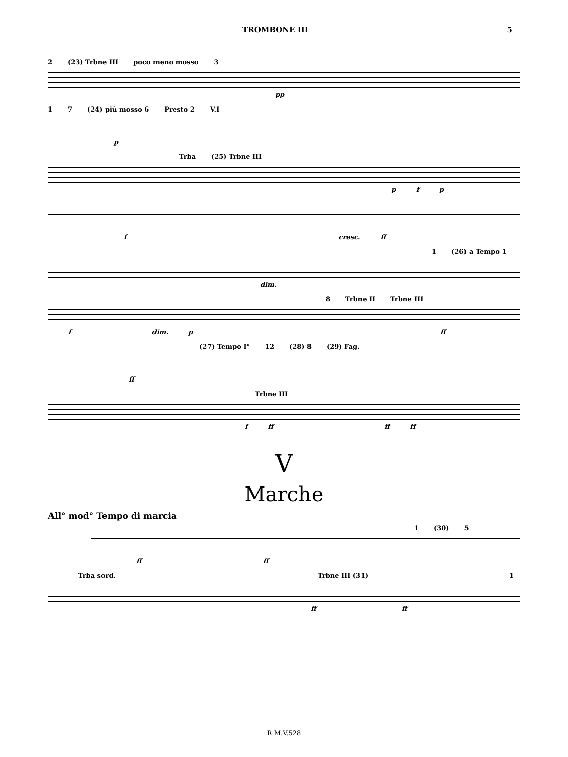TROMBONE III 5
2 (23) Trbne III poco meno mosso 3
pp
1 7 (24) più mosso 6 Presto 2 V.I
p
Trba (25) Trbne III
p f p
f cresc. ff
1 (26) a Tempo 1
dim.
8 Trbne II Trbne III
f dim. p ff
(27) Tempo I° 12 (28) 8 (29) Fag.
ff
Trbne III
f ff ff ff
V
Marche
All° mod° Tempo di marcia
1 (30) 5
ff ff
Trba sord. Trbne III (31) 1
ff ff
R.M.V.528